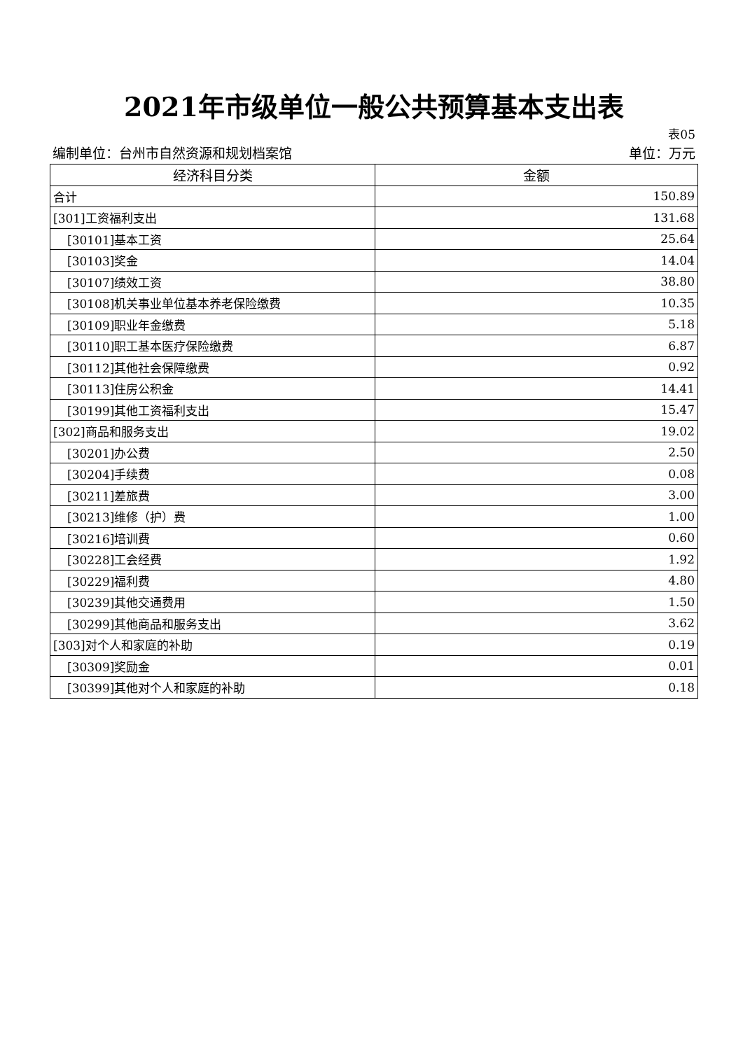2021年市级单位一般公共预算基本支出表
表05
编制单位：台州市自然资源和规划档案馆 单位：万元
| 经济科目分类 | 金额 |
| --- | --- |
| 合计 | 150.89 |
| [301]工资福利支出 | 131.68 |
| [30101]基本工资 | 25.64 |
| [30103]奖金 | 14.04 |
| [30107]绩效工资 | 38.80 |
| [30108]机关事业单位基本养老保险缴费 | 10.35 |
| [30109]职业年金缴费 | 5.18 |
| [30110]职工基本医疗保险缴费 | 6.87 |
| [30112]其他社会保障缴费 | 0.92 |
| [30113]住房公积金 | 14.41 |
| [30199]其他工资福利支出 | 15.47 |
| [302]商品和服务支出 | 19.02 |
| [30201]办公费 | 2.50 |
| [30204]手续费 | 0.08 |
| [30211]差旅费 | 3.00 |
| [30213]维修（护）费 | 1.00 |
| [30216]培训费 | 0.60 |
| [30228]工会经费 | 1.92 |
| [30229]福利费 | 4.80 |
| [30239]其他交通费用 | 1.50 |
| [30299]其他商品和服务支出 | 3.62 |
| [303]对个人和家庭的补助 | 0.19 |
| [30309]奖励金 | 0.01 |
| [30399]其他对个人和家庭的补助 | 0.18 |